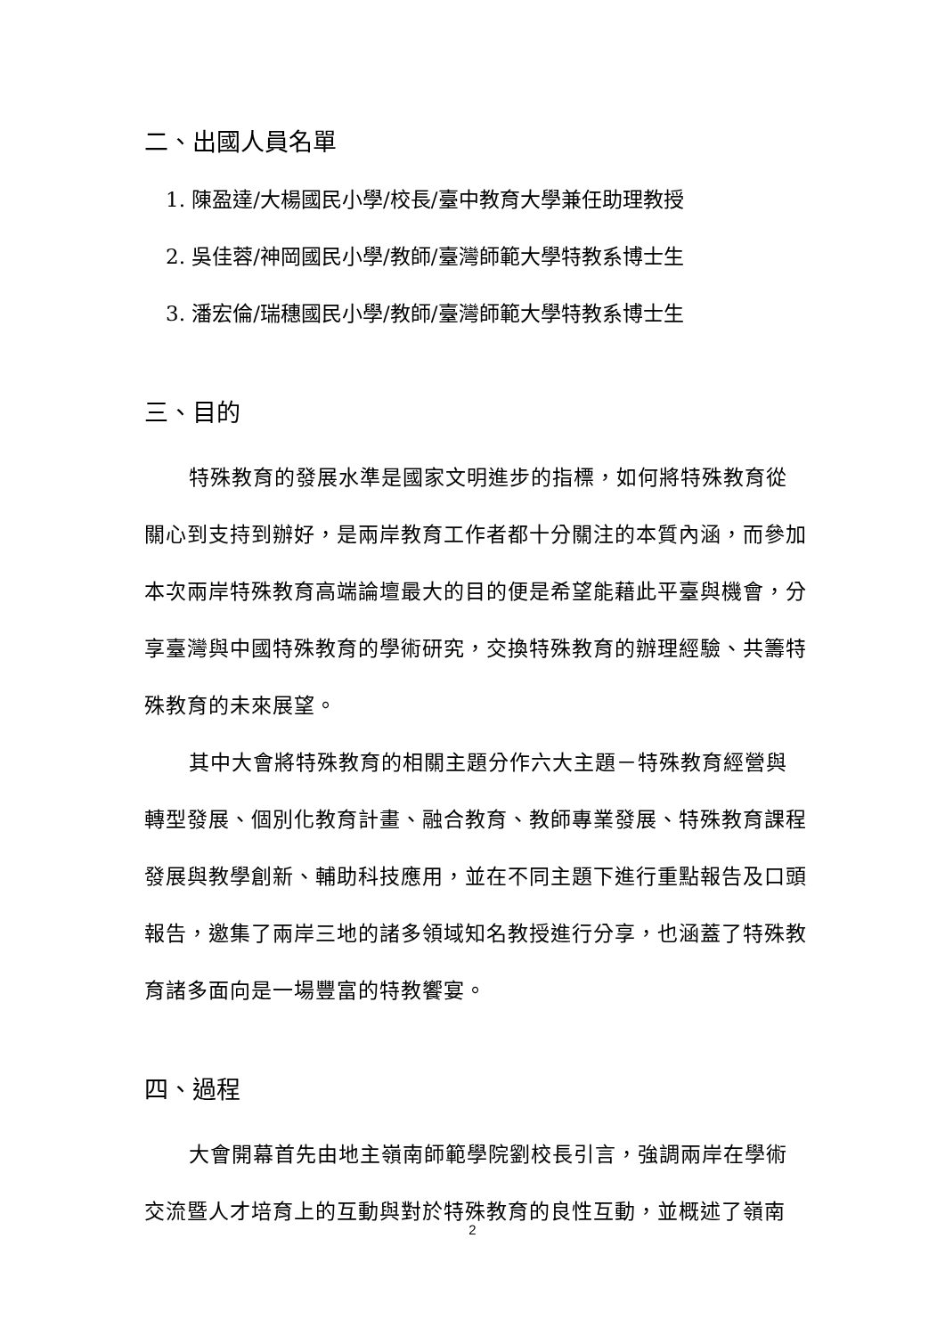二、出國人員名單
1. 陳盈達/大楊國民小學/校長/臺中教育大學兼任助理教授
2. 吳佳蓉/神岡國民小學/教師/臺灣師範大學特教系博士生
3. 潘宏倫/瑞穗國民小學/教師/臺灣師範大學特教系博士生
三、目的
特殊教育的發展水準是國家文明進步的指標，如何將特殊教育從關心到支持到辦好，是兩岸教育工作者都十分關注的本質內涵，而參加本次兩岸特殊教育高端論壇最大的目的便是希望能藉此平臺與機會，分享臺灣與中國特殊教育的學術研究，交換特殊教育的辦理經驗、共籌特殊教育的未來展望。
其中大會將特殊教育的相關主題分作六大主題－特殊教育經營與轉型發展、個別化教育計畫、融合教育、教師專業發展、特殊教育課程發展與教學創新、輔助科技應用，並在不同主題下進行重點報告及口頭報告，邀集了兩岸三地的諸多領域知名教授進行分享，也涵蓋了特殊教育諸多面向是一場豐富的特教饗宴。
四、過程
大會開幕首先由地主嶺南師範學院劉校長引言，強調兩岸在學術交流暨人才培育上的互動與對於特殊教育的良性互動，並概述了嶺南
2